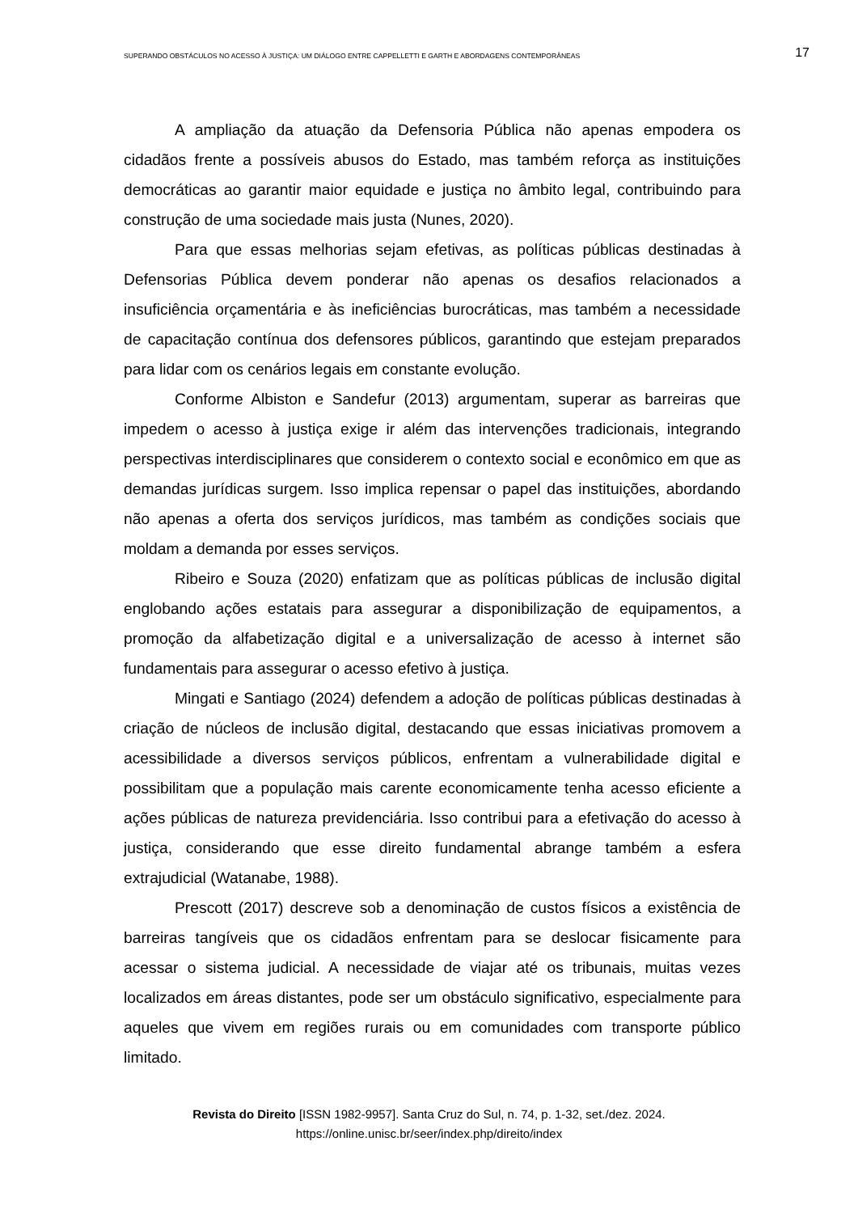SUPERANDO OBSTÁCULOS NO ACESSO À JUSTIÇA: UM DIÁLOGO ENTRE CAPPELLETTI E GARTH E ABORDAGENS CONTEMPORÂNEAS 17
A ampliação da atuação da Defensoria Pública não apenas empodera os cidadãos frente a possíveis abusos do Estado, mas também reforça as instituições democráticas ao garantir maior equidade e justiça no âmbito legal, contribuindo para construção de uma sociedade mais justa (Nunes, 2020).
Para que essas melhorias sejam efetivas, as políticas públicas destinadas à Defensorias Pública devem ponderar não apenas os desafios relacionados a insuficiência orçamentária e às ineficiências burocráticas, mas também a necessidade de capacitação contínua dos defensores públicos, garantindo que estejam preparados para lidar com os cenários legais em constante evolução.
Conforme Albiston e Sandefur (2013) argumentam, superar as barreiras que impedem o acesso à justiça exige ir além das intervenções tradicionais, integrando perspectivas interdisciplinares que considerem o contexto social e econômico em que as demandas jurídicas surgem. Isso implica repensar o papel das instituições, abordando não apenas a oferta dos serviços jurídicos, mas também as condições sociais que moldam a demanda por esses serviços.
Ribeiro e Souza (2020) enfatizam que as políticas públicas de inclusão digital englobando ações estatais para assegurar a disponibilização de equipamentos, a promoção da alfabetização digital e a universalização de acesso à internet são fundamentais para assegurar o acesso efetivo à justiça.
Mingati e Santiago (2024) defendem a adoção de políticas públicas destinadas à criação de núcleos de inclusão digital, destacando que essas iniciativas promovem a acessibilidade a diversos serviços públicos, enfrentam a vulnerabilidade digital e possibilitam que a população mais carente economicamente tenha acesso eficiente a ações públicas de natureza previdenciária. Isso contribui para a efetivação do acesso à justiça, considerando que esse direito fundamental abrange também a esfera extrajudicial (Watanabe, 1988).
Prescott (2017) descreve sob a denominação de custos físicos a existência de barreiras tangíveis que os cidadãos enfrentam para se deslocar fisicamente para acessar o sistema judicial. A necessidade de viajar até os tribunais, muitas vezes localizados em áreas distantes, pode ser um obstáculo significativo, especialmente para aqueles que vivem em regiões rurais ou em comunidades com transporte público limitado.
Revista do Direito [ISSN 1982-9957]. Santa Cruz do Sul, n. 74, p. 1-32, set./dez. 2024.
https://online.unisc.br/seer/index.php/direito/index